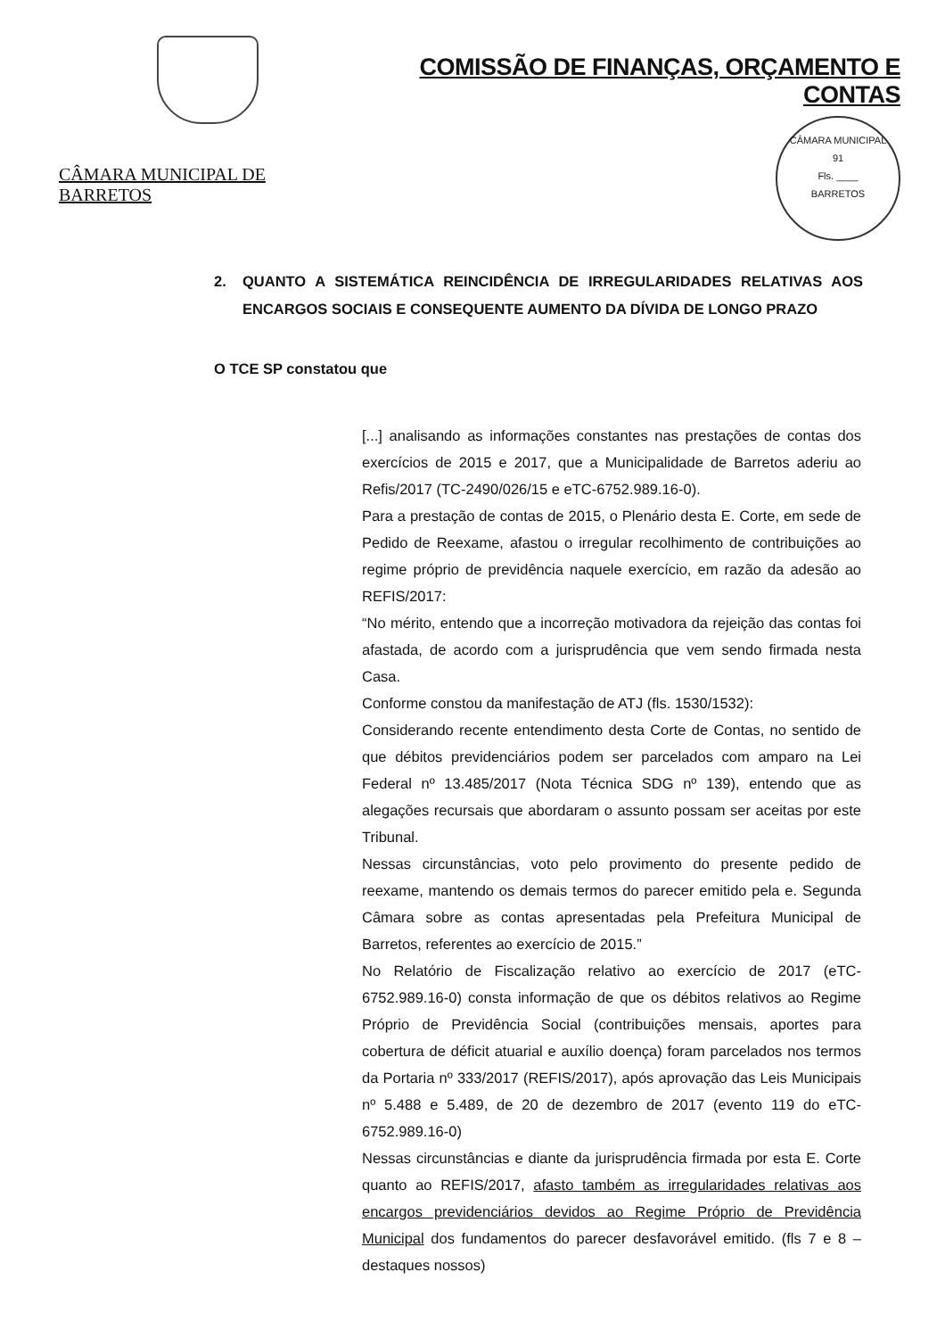CÂMARA MUNICIPAL DE BARRETOS
COMISSÃO DE FINANÇAS, ORÇAMENTO E CONTAS
CÂMARA MUNICIPAL
91
Fls. ____
BARRETOS
2. QUANTO A SISTEMÁTICA REINCIDÊNCIA DE IRREGULARIDADES RELATIVAS AOS ENCARGOS SOCIAIS E CONSEQUENTE AUMENTO DA DÍVIDA DE LONGO PRAZO
O TCE SP constatou que
[...] analisando as informações constantes nas prestações de contas dos exercícios de 2015 e 2017, que a Municipalidade de Barretos aderiu ao Refis/2017 (TC-2490/026/15 e eTC-6752.989.16-0).
Para a prestação de contas de 2015, o Plenário desta E. Corte, em sede de Pedido de Reexame, afastou o irregular recolhimento de contribuições ao regime próprio de previdência naquele exercício, em razão da adesão ao REFIS/2017:
“No mérito, entendo que a incorreção motivadora da rejeição das contas foi afastada, de acordo com a jurisprudência que vem sendo firmada nesta Casa.
Conforme constou da manifestação de ATJ (fls. 1530/1532):
Considerando recente entendimento desta Corte de Contas, no sentido de que débitos previdenciários podem ser parcelados com amparo na Lei Federal nº 13.485/2017 (Nota Técnica SDG nº 139), entendo que as alegações recursais que abordaram o assunto possam ser aceitas por este Tribunal.
Nessas circunstâncias, voto pelo provimento do presente pedido de reexame, mantendo os demais termos do parecer emitido pela e. Segunda Câmara sobre as contas apresentadas pela Prefeitura Municipal de Barretos, referentes ao exercício de 2015.”
No Relatório de Fiscalização relativo ao exercício de 2017 (eTC-6752.989.16-0) consta informação de que os débitos relativos ao Regime Próprio de Previdência Social (contribuições mensais, aportes para cobertura de déficit atuarial e auxílio doença) foram parcelados nos termos da Portaria nº 333/2017 (REFIS/2017), após aprovação das Leis Municipais nº 5.488 e 5.489, de 20 de dezembro de 2017 (evento 119 do eTC-6752.989.16-0)
Nessas circunstâncias e diante da jurisprudência firmada por esta E. Corte quanto ao REFIS/2017, afasto também as irregularidades relativas aos encargos previdenciários devidos ao Regime Próprio de Previdência Municipal dos fundamentos do parecer desfavorável emitido. (fls 7 e 8 – destaques nossos)